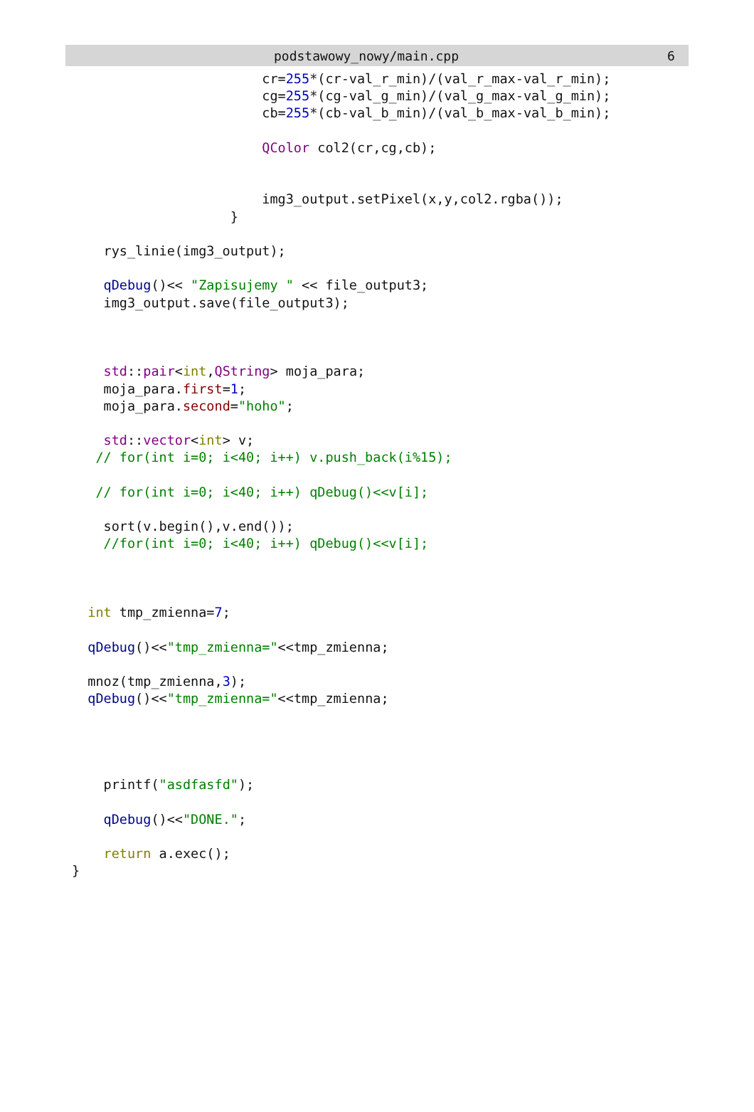podstawowy_nowy/main.cpp 6
                        cr=255*(cr-val_r_min)/(val_r_max-val_r_min);
                        cg=255*(cg-val_g_min)/(val_g_max-val_g_min);
                        cb=255*(cb-val_b_min)/(val_b_max-val_b_min);

                        QColor col2(cr,cg,cb);


                        img3_output.setPixel(x,y,col2.rgba());
                    }

    rys_linie(img3_output);

    qDebug()<< "Zapisujemy " << file_output3;
    img3_output.save(file_output3);



    std::pair<int,QString> moja_para;
    moja_para.first=1;
    moja_para.second="hoho";

    std::vector<int> v;
   // for(int i=0; i<40; i++) v.push_back(i%15);

   // for(int i=0; i<40; i++) qDebug()<<v[i];

    sort(v.begin(),v.end());
    //for(int i=0; i<40; i++) qDebug()<<v[i];



  int tmp_zmienna=7;

  qDebug()<<"tmp_zmienna="<<tmp_zmienna;

  mnoz(tmp_zmienna,3);
  qDebug()<<"tmp_zmienna="<<tmp_zmienna;




    printf("asdfasfd");

    qDebug()<<"DONE.";

    return a.exec();
}